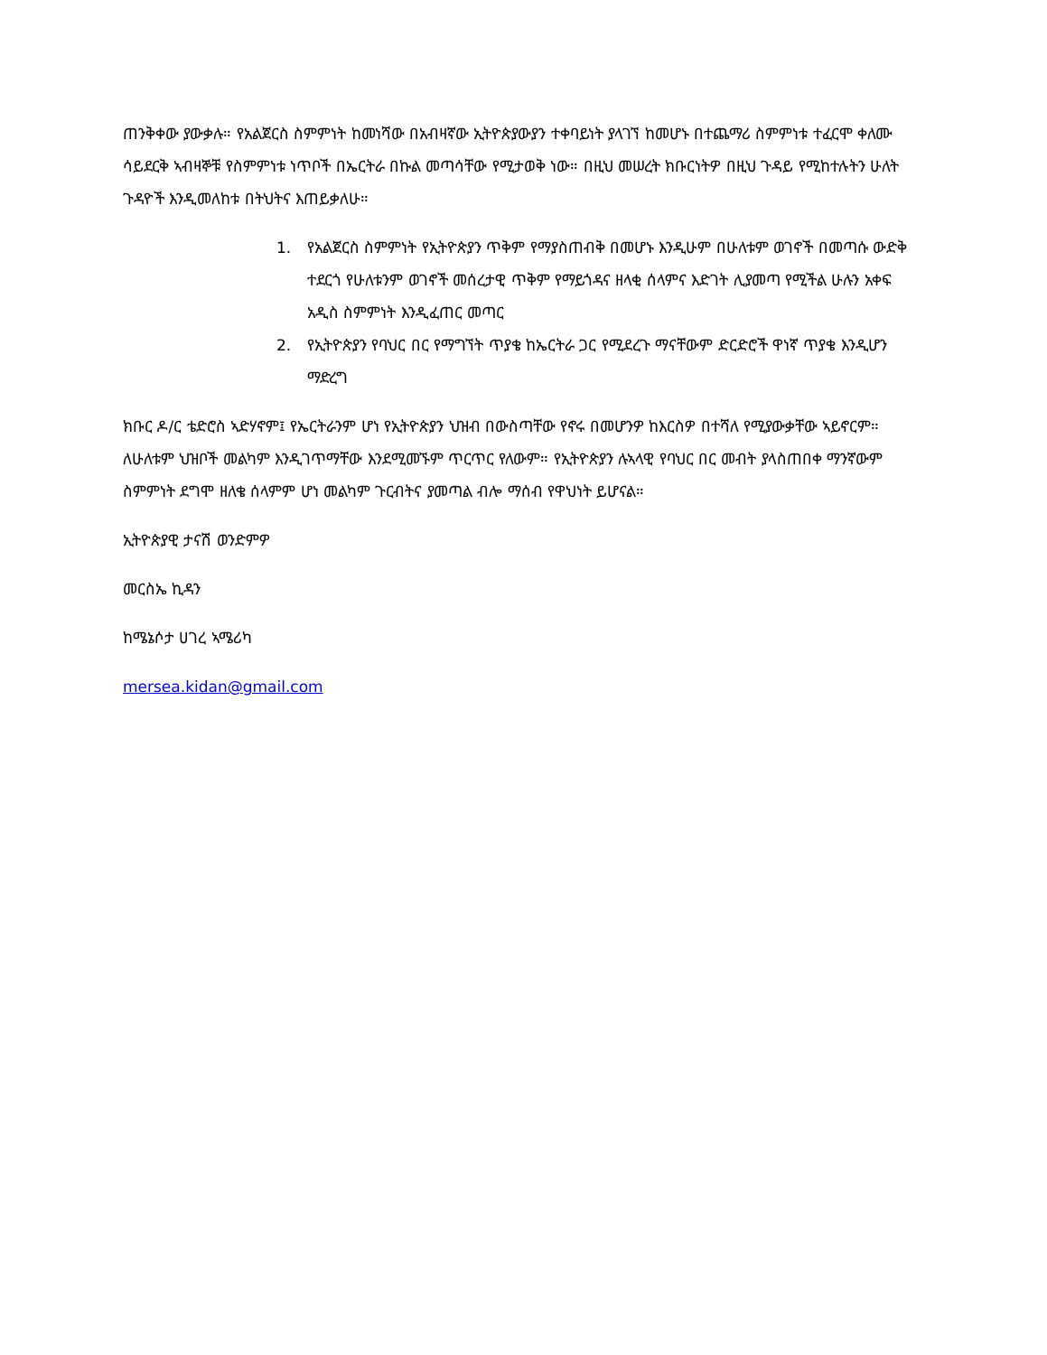ጠንቅቀው ያውቃሉ። የአልጀርስ ስምምነት ከመነሻው በአብዛኛው ኢትዮጵያውያን ተቀባይነት ያላገኘ ከመሆኑ በተጨማሪ ስምምነቱ ተፈርሞ ቀለሙ ሳይደርቅ ኣብዛኞቹ የስምምነቱ ነጥቦች በኤርትራ በኩል መጣሳቸው የሚታወቅ ነው። በዚህ መሠረት ክቡርነትዎ በዚህ ጉዳይ የሚከተሉትን ሁለት ጉዳዮች እንዲመለከቱ በትህትና እጠይቃለሁ።
1. የአልጀርስ ስምምነት የኢትዮጵያን ጥቅም የማያስጠብቅ በመሆኑ እንዲሁም በሁለቱም ወገኖች በመጣሱ ውድቅ ተደርጎ የሁለቱንም ወገኖች መሰረታዊ ጥቅም የማይጎዳና ዘላቂ ሰላምና እድገት ሊያመጣ የሚችል ሁሉን አቀፍ አዲስ ስምምነት እንዲፈጠር መጣር
2. የኢትዮጵያን የባህር በር የማግኘት ጥያቄ ከኤርትራ ጋር የሚደረጉ ማናቸውም ድርድሮች ዋነኛ ጥያቄ እንዲሆን ማድረግ
ክቡር ዶ/ር ቴድሮስ ኣድሃኖም፤ የኤርትራንም ሆነ የኢትዮጵያን ህዝብ በውስጣቸው የኖሩ በመሆንዎ ከእርስዎ በተሻለ የሚያውቃቸው ኣይኖርም። ለሁለቱም ህዝቦች መልካም እንዲገጥማቸው እንደሚመኙም ጥርጥር የለውም። የኢትዮጵያን ሉኣላዊ የባህር በር መብት ያላስጠበቀ ማንኛውም ስምምነት ደግሞ ዘለቄ ሰላምም ሆነ መልካም ጉርብትና ያመጣል ብሎ ማሰብ የዋህነት ይሆናል።
ኢትዮጵያዊ ታናሽ ወንድምዎ
መርስኤ ኪዳን
ከሜኔሶታ ሀገረ ኣሜሪካ
mersea.kidan@gmail.com